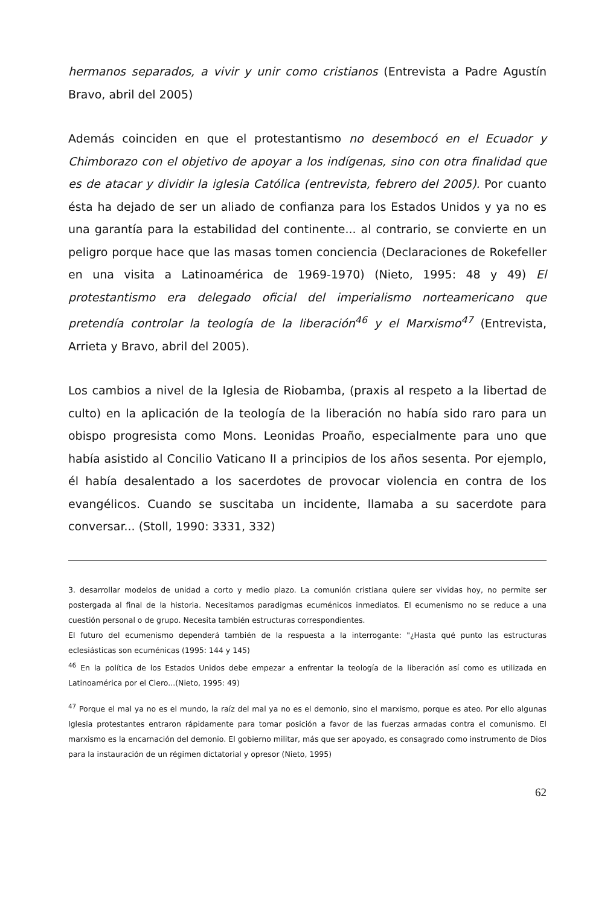hermanos separados, a vivir y unir como cristianos (Entrevista a Padre Agustín Bravo, abril del 2005)
Además coinciden en que el protestantismo no desembocó en el Ecuador y Chimborazo con el objetivo de apoyar a los indígenas, sino con otra finalidad que es de atacar y dividir la iglesia Católica (entrevista, febrero del 2005). Por cuanto ésta ha dejado de ser un aliado de confianza para los Estados Unidos y ya no es una garantía para la estabilidad del continente... al contrario, se convierte en un peligro porque hace que las masas tomen conciencia (Declaraciones de Rokefeller en una visita a Latinoamérica de 1969-1970) (Nieto, 1995: 48 y 49) El protestantismo era delegado oficial del imperialismo norteamericano que pretendía controlar la teología de la liberación<sup>46</sup> y el Marxismo<sup>47</sup> (Entrevista, Arrieta y Bravo, abril del 2005).
Los cambios a nivel de la Iglesia de Riobamba, (praxis al respeto a la libertad de culto) en la aplicación de la teología de la liberación no había sido raro para un obispo progresista como Mons. Leonidas Proaño, especialmente para uno que había asistido al Concilio Vaticano II a principios de los años sesenta. Por ejemplo, él había desalentado a los sacerdotes de provocar violencia en contra de los evangélicos. Cuando se suscitaba un incidente, llamaba a su sacerdote para conversar... (Stoll, 1990: 3331, 332)
3. desarrollar modelos de unidad a corto y medio plazo. La comunión cristiana quiere ser vividas hoy, no permite ser postergada al final de la historia. Necesitamos paradigmas ecuménicos inmediatos. El ecumenismo no se reduce a una cuestión personal o de grupo. Necesita también estructuras correspondientes.
El futuro del ecumenismo dependerá también de la respuesta a la interrogante: "¿Hasta qué punto las estructuras eclesiásticas son ecuménicas (1995: 144 y 145)
<sup>46</sup> En la política de los Estados Unidos debe empezar a enfrentar la teología de la liberación así como es utilizada en Latinoamérica por el Clero...(Nieto, 1995: 49)
<sup>47</sup> Porque el mal ya no es el mundo, la raíz del mal ya no es el demonio, sino el marxismo, porque es ateo. Por ello algunas Iglesia protestantes entraron rápidamente para tomar posición a favor de las fuerzas armadas contra el comunismo. El marxismo es la encarnación del demonio. El gobierno militar, más que ser apoyado, es consagrado como instrumento de Dios para la instauración de un régimen dictatorial y opresor (Nieto, 1995)
62